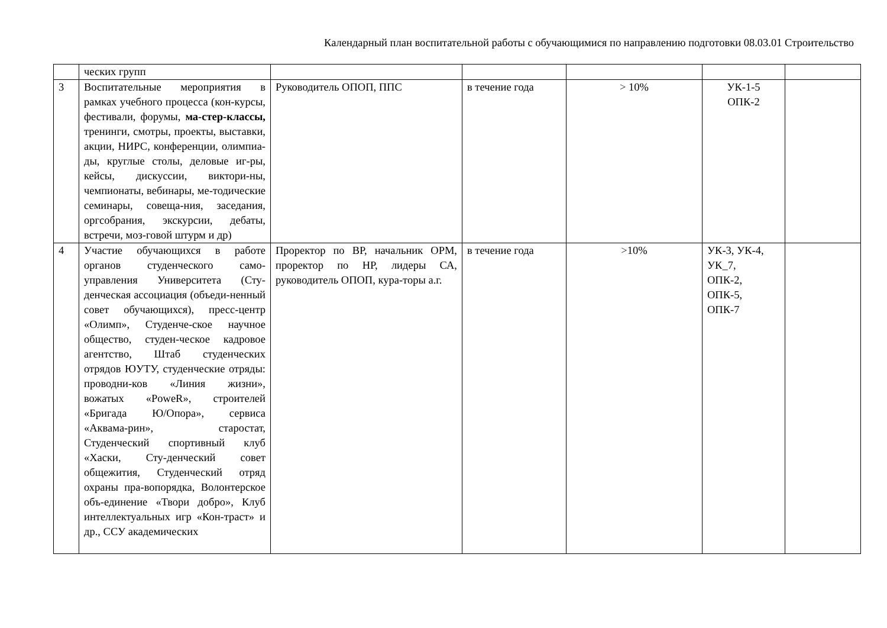Календарный план воспитательной работы с обучающимися по направлению подготовки 08.03.01 Строительство
| | ческих групп | | | | | |
| 3 | Воспитательные мероприятия в рамках учебного процесса (кон-курсы, фестивали, форумы, ма-стер-классы, тренинги, смотры, проекты, выставки, акции, НИРС, конференции, олимпиа-ды, круглые столы, деловые иг-ры, кейсы, дискуссии, виктори-ны, чемпионаты, вебинары, ме-тодические семинары, совеща-ния, заседания, оргсобрания, экскурсии, дебаты, встречи, моз-говой штурм и др) | Руководитель ОПОП, ППС | в течение года | > 10% | УК-1-5 ОПК-2 | |
| 4 | Участие обучающихся в работе органов студенческого само-управления Университета (Сту-денческая ассоциация (объеди-ненный совет обучающихся), пресс-центр «Олимп», Студенче-ское научное общество, студен-ческое кадровое агентство, Штаб студенческих отрядов ЮУТУ, студенческие отряды: проводни-ков «Линия жизни», вожатых «PoweR», строителей «Бригада Ю/Опора», сервиса «Аквама-рин», старостат, Студенческий спортивный клуб «Хаски, Сту-денческий совет общежития, Студенческий отряд охраны пра-вопорядка, Волонтерское объ-единение «Твори добро», Клуб интеллектуальных игр «Кон-траст» и др., ССУ академических | Проректор по ВР, начальник ОРМ, проректор по НР, лидеры СА, руководитель ОПОП, кура-торы а.г. | в течение года | >10% | УК-3, УК-4, УК_7, ОПК-2, ОПК-5, ОПК-7 | |